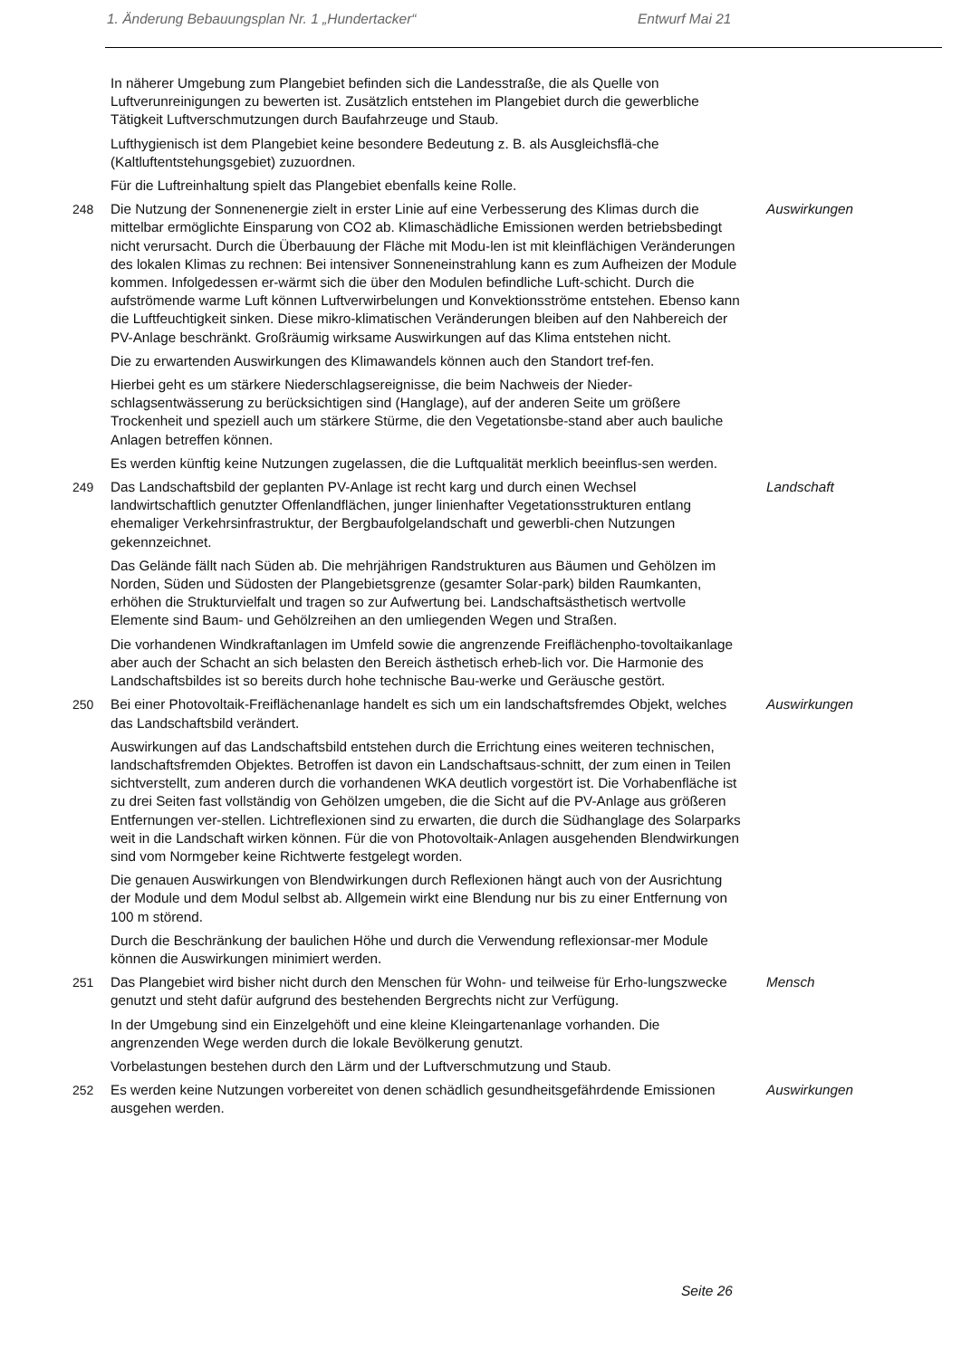1. Änderung Bebauungsplan Nr. 1 „Hundertacker“Entwurf Mai 21
In näherer Umgebung zum Plangebiet befinden sich die Landesstraße, die als Quelle von Luftverunreinigungen zu bewerten ist. Zusätzlich entstehen im Plangebiet durch die gewerbliche Tätigkeit Luftverschmutzungen durch Baufahrzeuge und Staub.
Lufthygienisch ist dem Plangebiet keine besondere Bedeutung z. B. als Ausgleichsflä-che (Kaltluftentstehungsgebiet) zuzuordnen.
Für die Luftreinhaltung spielt das Plangebiet ebenfalls keine Rolle.
248 Die Nutzung der Sonnenenergie zielt in erster Linie auf eine Verbesserung des Klimas durch die mittelbar ermöglichte Einsparung von CO2 ab. Klimaschädliche Emissionen werden betriebsbedingt nicht verursacht. Durch die Überbauung der Fläche mit Modu-len ist mit kleinflächigen Veränderungen des lokalen Klimas zu rechnen: Bei intensiver Sonneneinstrahlung kann es zum Aufheizen der Module kommen. Infolgedessen er-wärmt sich die über den Modulen befindliche Luft-schicht. Durch die aufströmende warme Luft können Luftverwirbelungen und Konvektionsströme entstehen. Ebenso kann die Luftfeuchtigkeit sinken. Diese mikro-klimatischen Veränderungen bleiben auf den Nahbereich der PV-Anlage beschränkt. Großräumig wirksame Auswirkungen auf das Klima entstehen nicht.
Auswirkungen
Die zu erwartenden Auswirkungen des Klimawandels können auch den Standort tref-fen.
Hierbei geht es um stärkere Niederschlagsereignisse, die beim Nachweis der Nieder-schlagsentwässerung zu berücksichtigen sind (Hanglage), auf der anderen Seite um größere Trockenheit und speziell auch um stärkere Stürme, die den Vegetationsbe-stand aber auch bauliche Anlagen betreffen können.
Es werden künftig keine Nutzungen zugelassen, die die Luftqualität merklich beeinflus-sen werden.
249 Das Landschaftsbild der geplanten PV-Anlage ist recht karg und durch einen Wechsel landwirtschaftlich genutzter Offenlandflächen, junger linienhafter Vegetationsstrukturen entlang ehemaliger Verkehrsinfrastruktur, der Bergbaufolgelandschaft und gewerbli-chen Nutzungen gekennzeichnet.
Landschaft
Das Gelände fällt nach Süden ab. Die mehrjährigen Randstrukturen aus Bäumen und Gehölzen im Norden, Süden und Südosten der Plangebietsgrenze (gesamter Solar-park) bilden Raumkanten, erhöhen die Strukturvielfalt und tragen so zur Aufwertung bei. Landschaftsästhetisch wertvolle Elemente sind Baum- und Gehölzreihen an den umliegenden Wegen und Straßen.
Die vorhandenen Windkraftanlagen im Umfeld sowie die angrenzende Freiflächenpho-tovoltaikanlage aber auch der Schacht an sich belasten den Bereich ästhetisch erheb-lich vor. Die Harmonie des Landschaftsbildes ist so bereits durch hohe technische Bau-werke und Geräusche gestört.
250 Bei einer Photovoltaik-Freiflächenanlage handelt es sich um ein landschaftsfremdes Objekt, welches das Landschaftsbild verändert.
Auswirkungen
Auswirkungen auf das Landschaftsbild entstehen durch die Errichtung eines weiteren technischen, landschaftsfremden Objektes. Betroffen ist davon ein Landschaftsaus-schnitt, der zum einen in Teilen sichtverstellt, zum anderen durch die vorhandenen WKA deutlich vorgestört ist. Die Vorhabenfläche ist zu drei Seiten fast vollständig von Gehölzen umgeben, die die Sicht auf die PV-Anlage aus größeren Entfernungen ver-stellen. Lichtreflexionen sind zu erwarten, die durch die Südhanglage des Solarparks weit in die Landschaft wirken können. Für die von Photovoltaik-Anlagen ausgehenden Blendwirkungen sind vom Normgeber keine Richtwerte festgelegt worden.
Die genauen Auswirkungen von Blendwirkungen durch Reflexionen hängt auch von der Ausrichtung der Module und dem Modul selbst ab. Allgemein wirkt eine Blendung nur bis zu einer Entfernung von 100 m störend.
Durch die Beschränkung der baulichen Höhe und durch die Verwendung reflexionsar-mer Module können die Auswirkungen minimiert werden.
251 Das Plangebiet wird bisher nicht durch den Menschen für Wohn- und teilweise für Erho-lungszwecke genutzt und steht dafür aufgrund des bestehenden Bergrechts nicht zur Verfügung.
Mensch
In der Umgebung sind ein Einzelgehöft und eine kleine Kleingartenanlage vorhanden. Die angrenzenden Wege werden durch die lokale Bevölkerung genutzt.
Vorbelastungen bestehen durch den Lärm und der Luftverschmutzung und Staub.
252 Es werden keine Nutzungen vorbereitet von denen schädlich gesundheitsgefährdende Emissionen ausgehen werden.
Auswirkungen
Seite 26